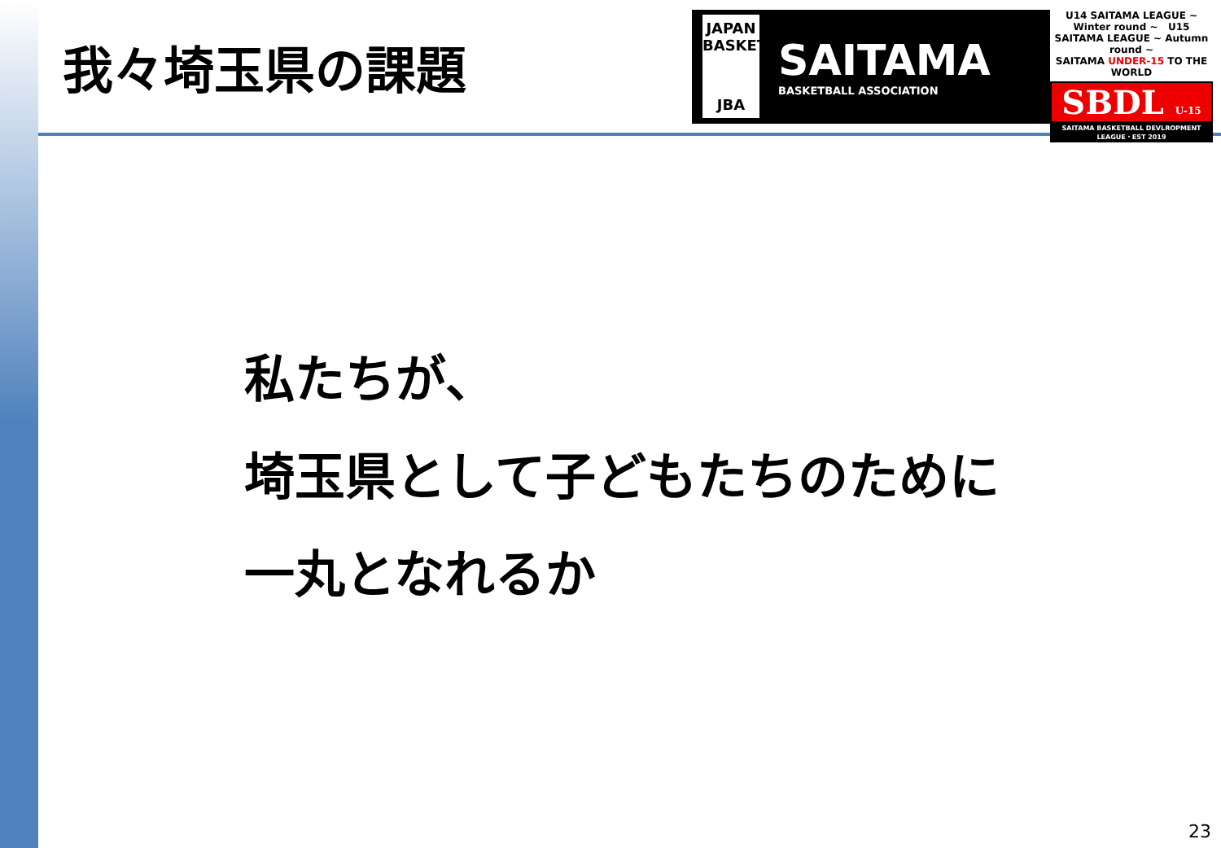我々埼玉県の課題
JAPAN BASKETBALL
JBA
SAITAMA
BASKETBALL ASSOCIATION
U14 SAITAMA LEAGUE ~ Winter round ~ U15 SAITAMA LEAGUE ~ Autumn round ~
SAITAMA UNDER-15 TO THE WORLD
SBDL U-15
SAITAMA BASKETBALL DEVLROPMENT LEAGUE・EST 2019
私たちが、
埼玉県として子どもたちのために
一丸となれるか
23